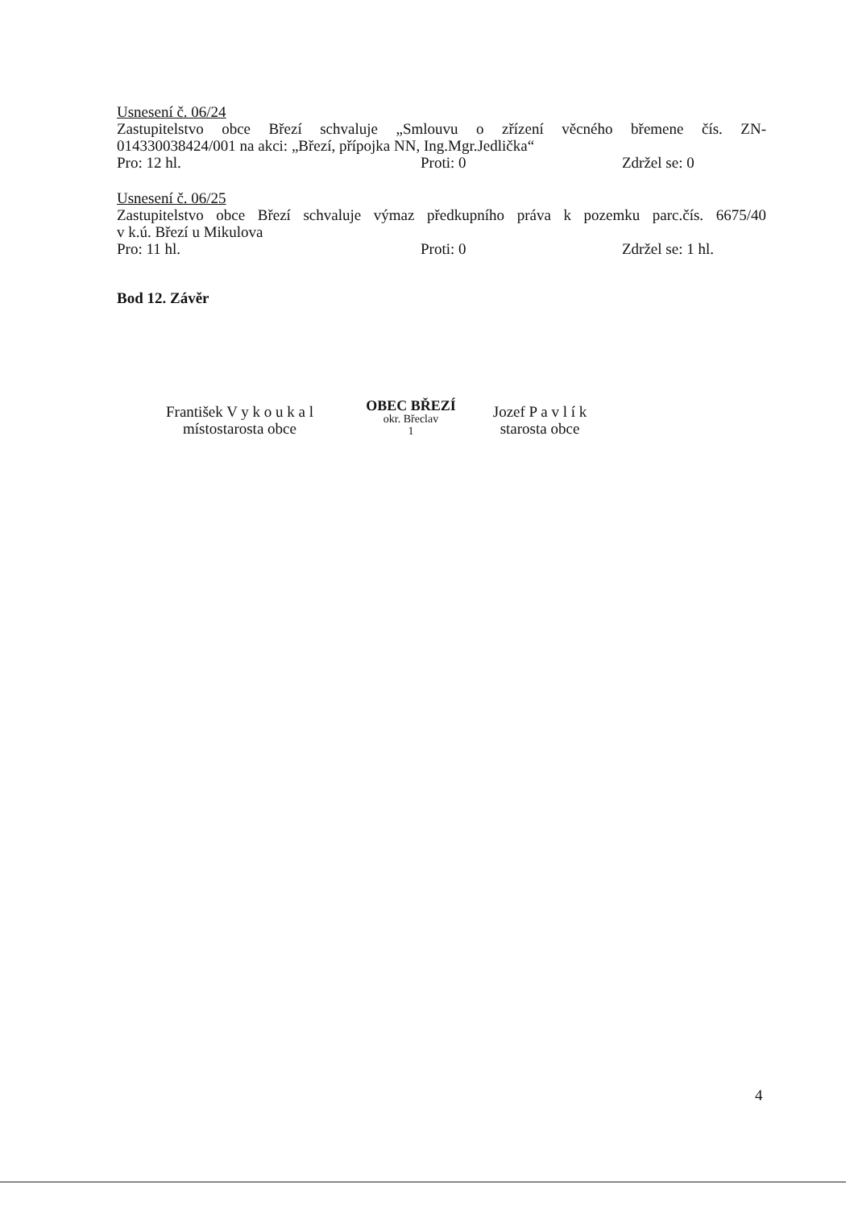Usnesení č. 06/24
Zastupitelstvo obce Březí schvaluje „Smlouvu o zřízení věcného břemene čís. ZN-
014330038424/001 na akci: „Březí, přípojka NN, Ing.Mgr.Jedlička“
Pro: 12 hl. Proti: 0 Zdržel se: 0
Usnesení č. 06/25
Zastupitelstvo obce Březí schvaluje výmaz předkupního práva k pozemku parc.čís. 6675/40
v k.ú. Březí u Mikulova
Pro: 11 hl. Proti: 0 Zdržel se: 1 hl.
Bod 12. Závěr
František V y k o u k a l
místostarosta obce
OBEC BŘEZÍ
okr. Břeclav
1
Jozef P a v l í k
starosta obce
4